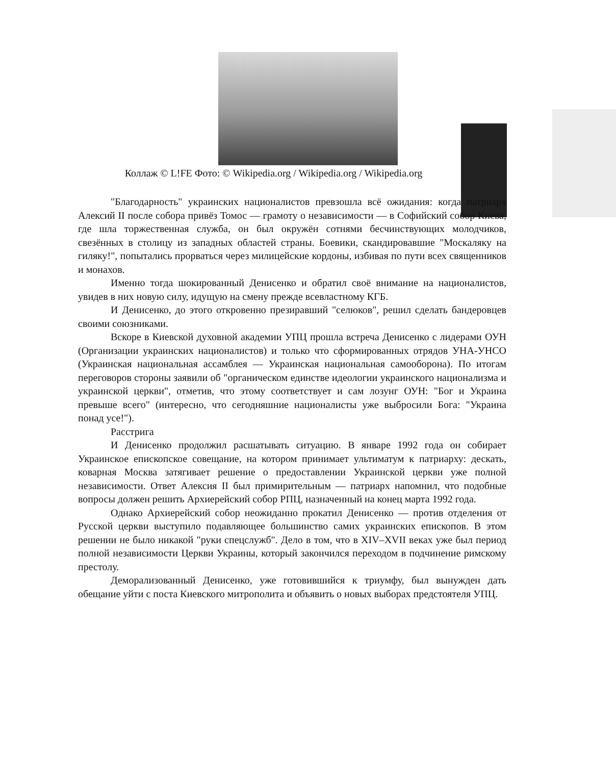Коллаж © L!FE Фото: © Wikipedia.org / Wikipedia.org / Wikipedia.org
"Благодарность" украинских националистов превзошла всё ожидания: когда патриарх Алексий II после собора привёз Томос — грамоту о независимости — в Софийский собор Киева, где шла торжественная служба, он был окружён сотнями бесчинствующих молодчиков, свезённых в столицу из западных областей страны. Боевики, скандировавшие "Москаляку на гиляку!", попытались прорваться через милицейские кордоны, избивая по пути всех священников и монахов.
Именно тогда шокированный Денисенко и обратил своё внимание на националистов, увидев в них новую силу, идущую на смену прежде всевластному КГБ.
И Денисенко, до этого откровенно презиравший "селюков", решил сделать бандеровцев своими союзниками.
Вскоре в Киевской духовной академии УПЦ прошла встреча Денисенко с лидерами ОУН (Организации украинских националистов) и только что сформированных отрядов УНА-УНСО (Украинская национальная ассамблея — Украинская национальная самооборона). По итогам переговоров стороны заявили об "органическом единстве идеологии украинского национализма и украинской церкви", отметив, что этому соответствует и сам лозунг ОУН: "Бог и Украина превыше всего" (интересно, что сегодняшние националисты уже выбросили Бога: "Украина понад усе!").
Расстрига
И Денисенко продолжил расшатывать ситуацию. В январе 1992 года он собирает Украинское епископское совещание, на котором принимает ультиматум к патриарху: дескать, коварная Москва затягивает решение о предоставлении Украинской церкви уже полной независимости. Ответ Алексия II был примирительным — патриарх напомнил, что подобные вопросы должен решить Архиерейский собор РПЦ, назначенный на конец марта 1992 года.
Однако Архиерейский собор неожиданно прокатил Денисенко — против отделения от Русской церкви выступило подавляющее большинство самих украинских епископов. В этом решении не было никакой "руки спецслужб". Дело в том, что в XIV–XVII веках уже был период полной независимости Церкви Украины, который закончился переходом в подчинение римскому престолу.
Деморализованный Денисенко, уже готовившийся к триумфу, был вынужден дать обещание уйти с поста Киевского митрополита и объявить о новых выборах предстоятеля УПЦ.